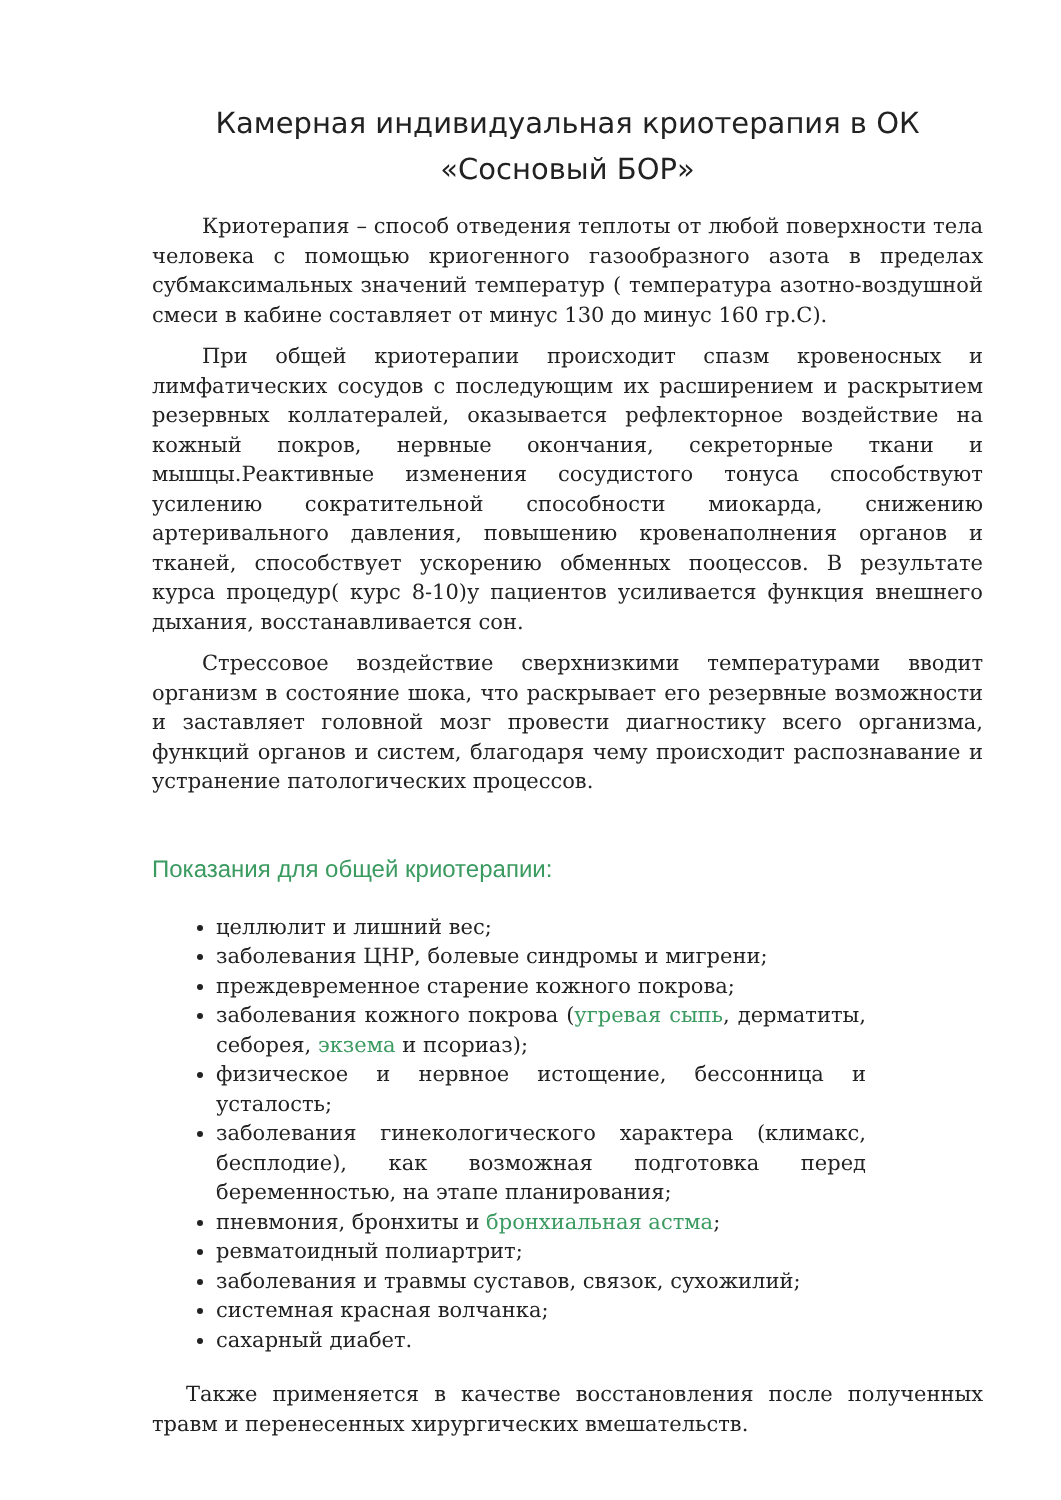Камерная индивидуальная криотерапия в ОК «Сосновый БОР»
Криотерапия – способ отведения теплоты от любой поверхности тела человека с помощью криогенного газообразного азота в пределах субмаксимальных значений температур ( температура азотно-воздушной смеси в кабине составляет от минус 130 до минус 160 гр.С).
При общей криотерапии происходит спазм кровеносных и лимфатических сосудов с последующим их расширением и раскрытием резервных коллатералей, оказывается рефлекторное воздействие на кожный покров, нервные окончания, секреторные ткани и мышцы.Реактивные изменения сосудистого тонуса способствуют усилению сократительной способности миокарда, снижению артеривального давления, повышению кровенаполнения органов и тканей, способствует ускорению обменных пооцессов. В результате курса процедур( курс 8-10)у пациентов усиливается функция внешнего дыхания, восстанавливается сон.
Стрессовое воздействие сверхнизкими температурами вводит организм в состояние шока, что раскрывает его резервные возможности и заставляет головной мозг провести диагностику всего организма, функций органов и систем, благодаря чему происходит распознавание и устранение патологических процессов.
Показания для общей криотерапии:
целлюлит и лишний вес;
заболевания ЦНР, болевые синдромы и мигрени;
преждевременное старение кожного покрова;
заболевания кожного покрова (угревая сыпь, дерматиты, себорея, экзема и псориаз);
физическое и нервное истощение, бессонница и усталость;
заболевания гинекологического характера (климакс, бесплодие), как возможная подготовка перед беременностью, на этапе планирования;
пневмония, бронхиты и бронхиальная астма;
ревматоидный полиартрит;
заболевания и травмы суставов, связок, сухожилий;
системная красная волчанка;
сахарный диабет.
Также применяется в качестве восстановления после полученных травм и перенесенных хирургических вмешательств.